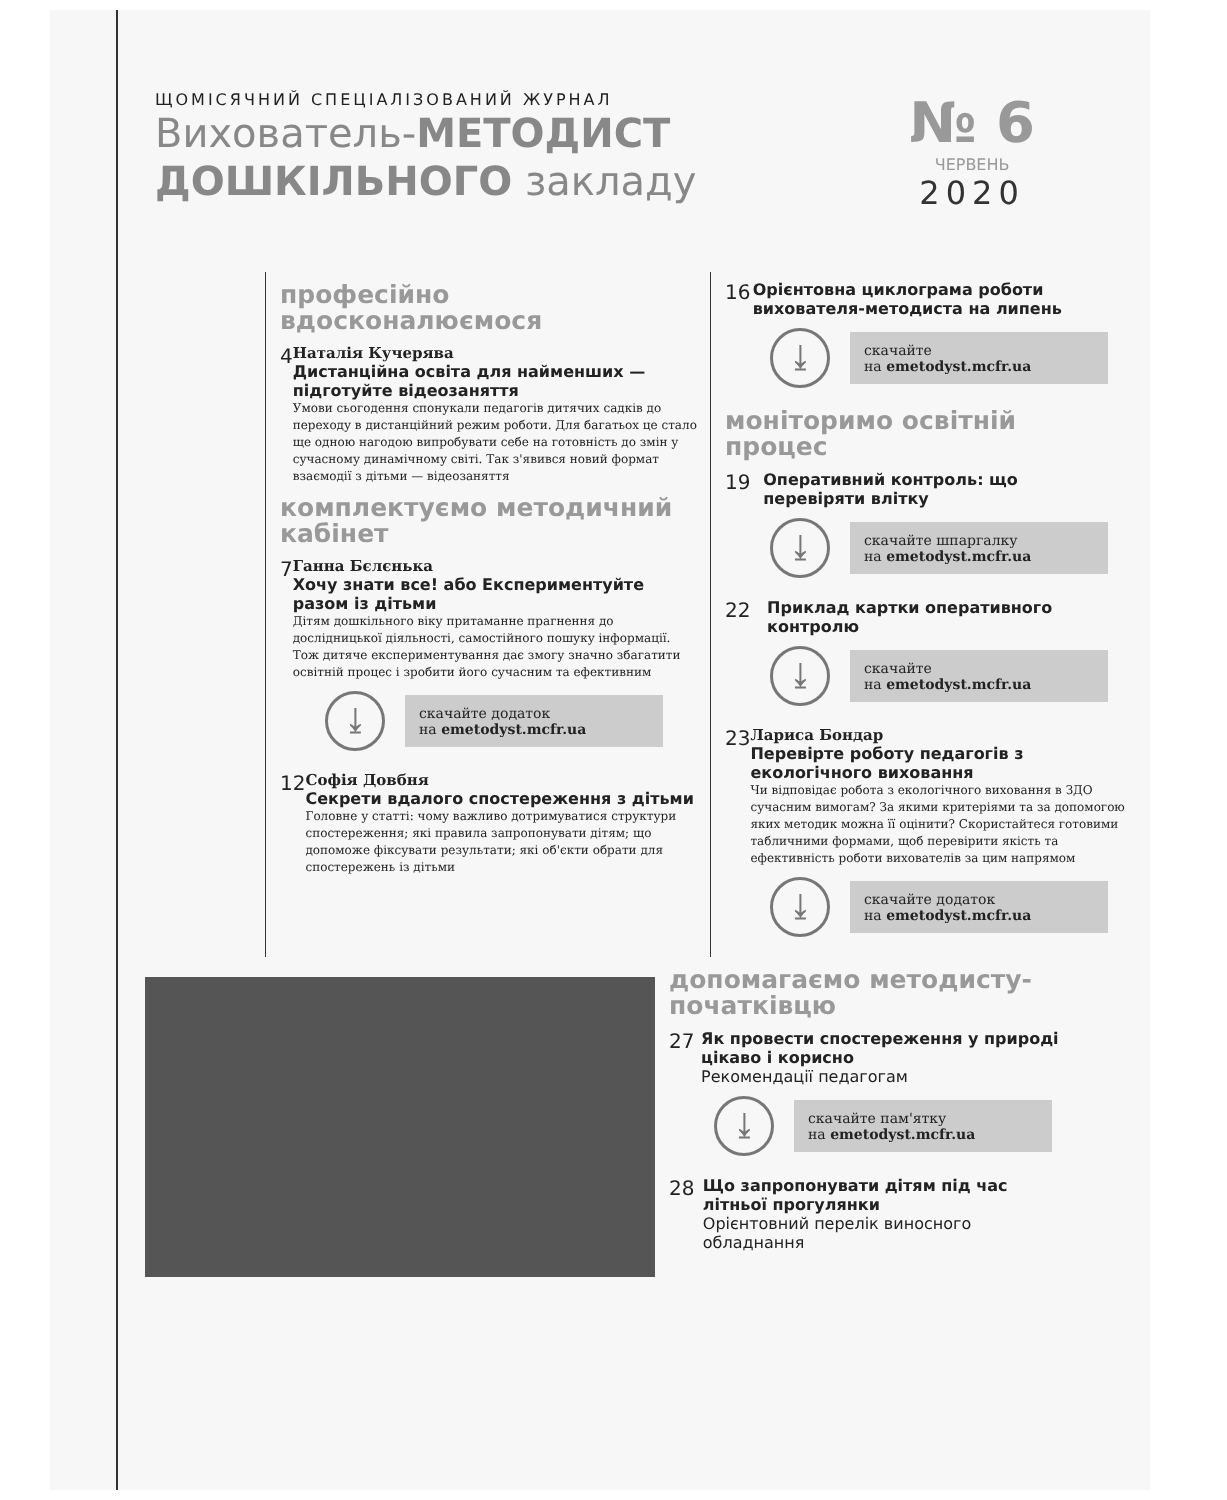ЩОМІСЯЧНИЙ СПЕЦІАЛІЗОВАНИЙ ЖУРНАЛ
Вихователь-МЕТОДИСТ
ДОШКІЛЬНОГО закладу
№ 6
ЧЕРВЕНЬ
2020
професійно вдосконалюємося
4
Наталія Кучерява
Дистанційна освіта для найменших — підготуйте відеозаняття
Умови сьогодення спонукали педагогів дитячих садків до переходу в дистанційний режим роботи. Для багатьох це стало ще одною нагодою випробувати себе на готовність до змін у сучасному динамічному світі. Так з'явився новий формат взаємодії з дітьми — відеозаняття
комплектуємо методичний кабінет
7
Ганна Бєлєнька
Хочу знати все! або Експериментуйте разом із дітьми
Дітям дошкільного віку притаманне прагнення до дослідницької діяльності, самостійного пошуку інформації. Тож дитяче експериментування дає змогу значно збагатити освітній процес і зробити його сучасним та ефективним
⤓
скачайте додаток
на emetodyst.mcfr.ua
12
Софія Довбня
Секрети вдалого спостереження з дітьми
Головне у статті: чому важливо дотримуватися структури спостереження; які правила запропонувати дітям; що допоможе фіксувати результати; які об'єкти обрати для спостережень із дітьми
16
Орієнтовна циклограма роботи вихователя-методиста на липень
⤓
скачайте
на emetodyst.mcfr.ua
моніторимо освітній процес
19
Оперативний контроль: що перевіряти влітку
⤓
скачайте шпаргалку
на emetodyst.mcfr.ua
22
Приклад картки оперативного контролю
⤓
скачайте
на emetodyst.mcfr.ua
23
Лариса Бондар
Перевірте роботу педагогів з екологічного виховання
Чи відповідає робота з екологічного виховання в ЗДО сучасним вимогам? За якими критеріями та за допомогою яких методик можна її оцінити? Скористайтеся готовими табличними формами, щоб перевірити якість та ефективність роботи вихователів за цим напрямом
⤓
скачайте додаток
на emetodyst.mcfr.ua
допомагаємо методисту-початківцю
27
Як провести спостереження у природі цікаво і корисно
Рекомендації педагогам
⤓
скачайте пам'ятку
на emetodyst.mcfr.ua
28
Що запропонувати дітям під час літньої прогулянки
Орієнтовний перелік виносного обладнання